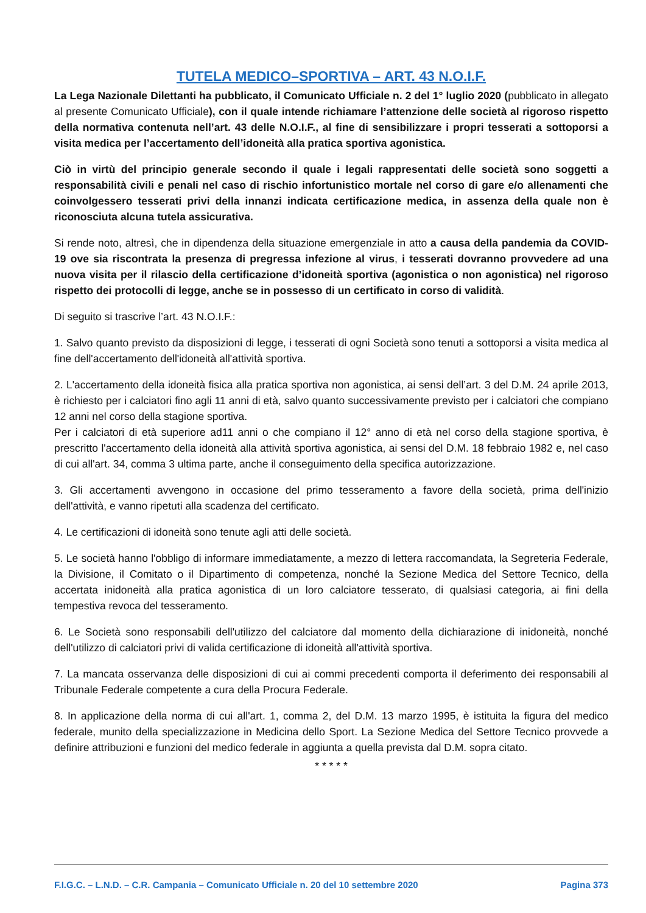TUTELA MEDICO–SPORTIVA – ART. 43 N.O.I.F.
La Lega Nazionale Dilettanti ha pubblicato, il Comunicato Ufficiale n. 2 del 1° luglio 2020 (pubblicato in allegato al presente Comunicato Ufficiale), con il quale intende richiamare l’attenzione delle società al rigoroso rispetto della normativa contenuta nell’art. 43 delle N.O.I.F., al fine di sensibilizzare i propri tesserati a sottoporsi a visita medica per l’accertamento dell’idoneità alla pratica sportiva agonistica.
Ciò in virtù del principio generale secondo il quale i legali rappresentati delle società sono soggetti a responsabilità civili e penali nel caso di rischio infortunistico mortale nel corso di gare e/o allenamenti che coinvolgessero tesserati privi della innanzi indicata certificazione medica, in assenza della quale non è riconosciuta alcuna tutela assicurativa.
Si rende noto, altresì, che in dipendenza della situazione emergenziale in atto a causa della pandemia da COVID-19 ove sia riscontrata la presenza di pregressa infezione al virus, i tesserati dovranno provvedere ad una nuova visita per il rilascio della certificazione d’idoneità sportiva (agonistica o non agonistica) nel rigoroso rispetto dei protocolli di legge, anche se in possesso di un certificato in corso di validità.
Di seguito si trascrive l’art. 43 N.O.I.F.:
1. Salvo quanto previsto da disposizioni di legge, i tesserati di ogni Società sono tenuti a sottoporsi a visita medica al fine dell'accertamento dell'idoneità all'attività sportiva.
2. L'accertamento della idoneità fisica alla pratica sportiva non agonistica, ai sensi dell’art. 3 del D.M. 24 aprile 2013, è richiesto per i calciatori fino agli 11 anni di età, salvo quanto successivamente previsto per i calciatori che compiano 12 anni nel corso della stagione sportiva.
Per i calciatori di età superiore ad11 anni o che compiano il 12° anno di età nel corso della stagione sportiva, è prescritto l'accertamento della idoneità alla attività sportiva agonistica, ai sensi del D.M. 18 febbraio 1982 e, nel caso di cui all'art. 34, comma 3 ultima parte, anche il conseguimento della specifica autorizzazione.
3. Gli accertamenti avvengono in occasione del primo tesseramento a favore della società, prima dell'inizio dell'attività, e vanno ripetuti alla scadenza del certificato.
4. Le certificazioni di idoneità sono tenute agli atti delle società.
5. Le società hanno l'obbligo di informare immediatamente, a mezzo di lettera raccomandata, la Segreteria Federale, la Divisione, il Comitato o il Dipartimento di competenza, nonché la Sezione Medica del Settore Tecnico, della accertata inidoneità alla pratica agonistica di un loro calciatore tesserato, di qualsiasi categoria, ai fini della tempestiva revoca del tesseramento.
6. Le Società sono responsabili dell'utilizzo del calciatore dal momento della dichiarazione di inidoneità, nonché dell'utilizzo di calciatori privi di valida certificazione di idoneità all'attività sportiva.
7. La mancata osservanza delle disposizioni di cui ai commi precedenti comporta il deferimento dei responsabili al Tribunale Federale competente a cura della Procura Federale.
8. In applicazione della norma di cui all'art. 1, comma 2, del D.M. 13 marzo 1995, è istituita la figura del medico federale, munito della specializzazione in Medicina dello Sport. La Sezione Medica del Settore Tecnico provvede a definire attribuzioni e funzioni del medico federale in aggiunta a quella prevista dal D.M. sopra citato.
* * * * *
F.I.G.C. – L.N.D. – C.R. Campania – Comunicato Ufficiale n. 20 del 10 settembre 2020 Pagina 373